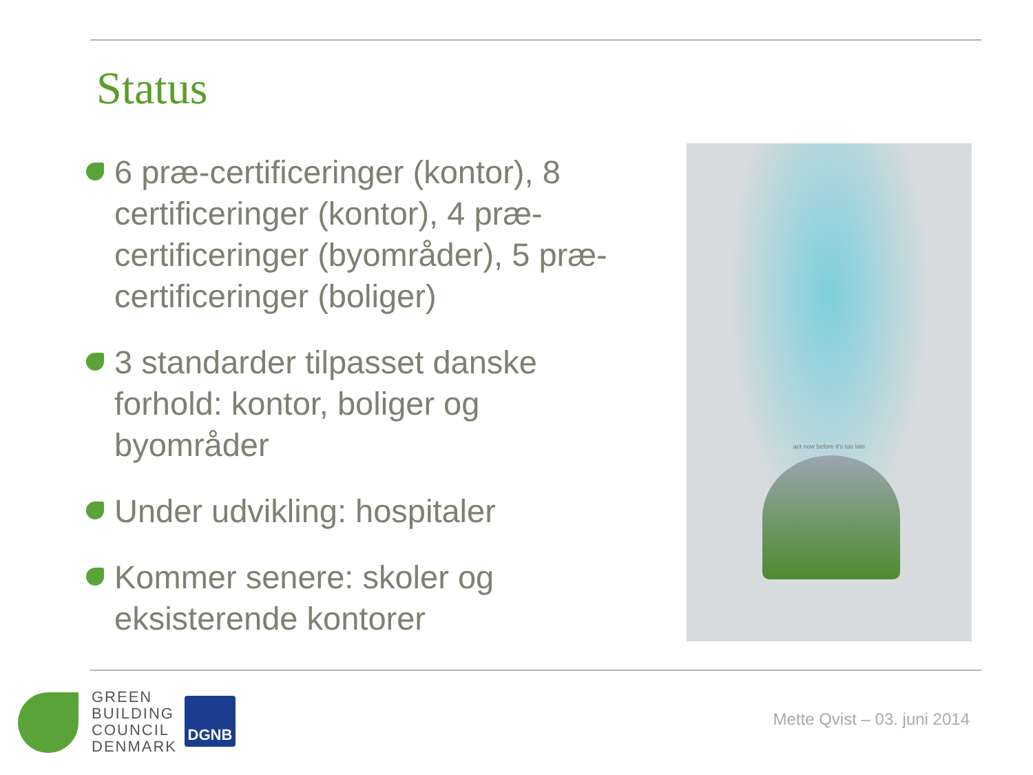Status
6 præ-certificeringer (kontor), 8 certificeringer (kontor), 4 præ-certificeringer (byområder), 5 præ-certificeringer (boliger)
3 standarder tilpasset danske forhold: kontor, boliger og byområder
Under udvikling: hospitaler
Kommer senere: skoler og eksisterende kontorer
act now before it's too late
GREEN
BUILDING
COUNCIL
DENMARK
DGNB
Mette Qvist – 03. juni 2014